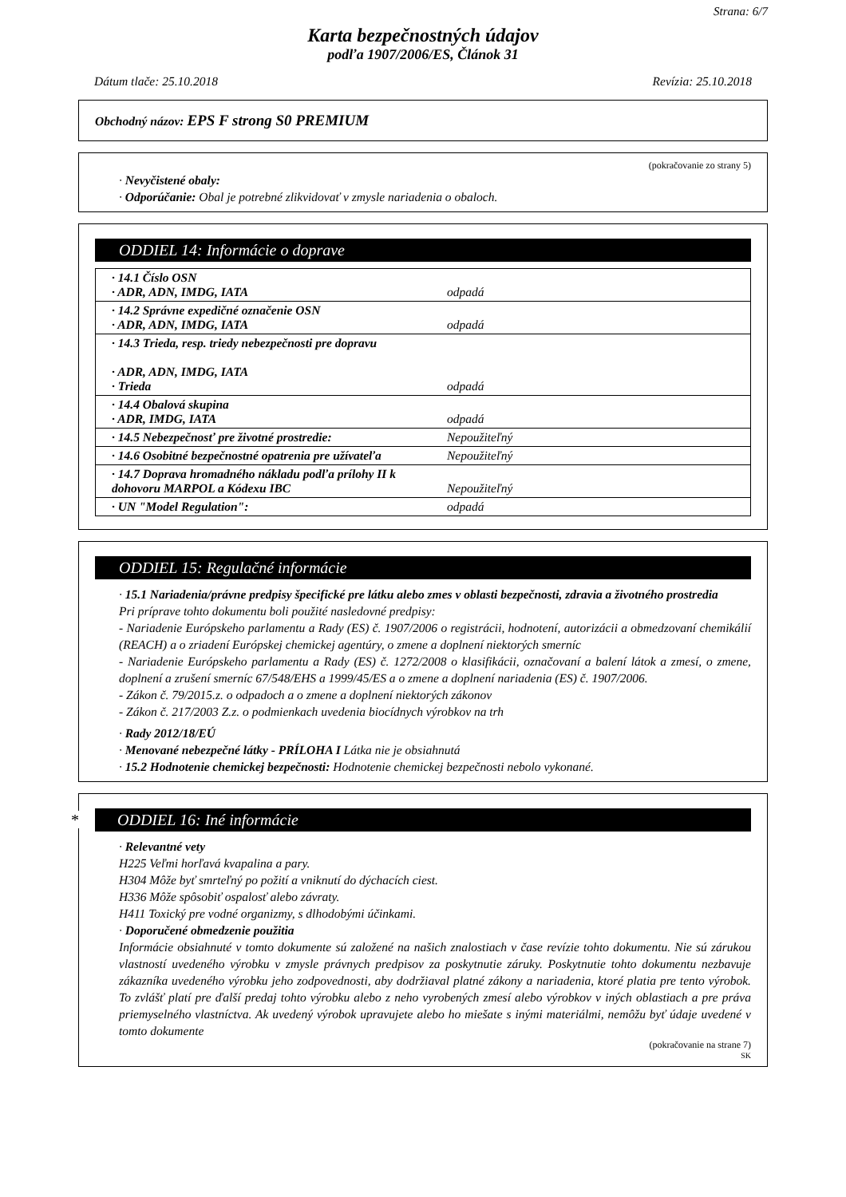Strana: 6/7
Karta bezpečnostných údajov
podľa 1907/2006/ES, Článok 31
Dátum tlače: 25.10.2018 Revízia: 25.10.2018
Obchodný názov: EPS F strong S0 PREMIUM
(pokračovanie zo strany 5)
· Nevyčistené obaly:
· Odporúčanie: Obal je potrebné zlikvidovať v zmysle nariadenia o obaloch.
ODDIEL 14: Informácie o doprave
| · 14.1 Číslo OSN · ADR, ADN, IMDG, IATA | odpadá |
| · 14.2 Správne expedičné označenie OSN · ADR, ADN, IMDG, IATA | odpadá |
| · 14.3 Trieda, resp. triedy nebezpečnosti pre dopravu · ADR, ADN, IMDG, IATA · Trieda | odpadá |
| · 14.4 Obalová skupina · ADR, IMDG, IATA | odpadá |
| · 14.5 Nebezpečnosť pre životné prostredie: | Nepoužiteľný |
| · 14.6 Osobitné bezpečnostné opatrenia pre užívateľa | Nepoužiteľný |
| · 14.7 Doprava hromadného nákladu podľa prílohy II k dohovoru MARPOL a Kódexu IBC | Nepoužiteľný |
| · UN "Model Regulation": | odpadá |
ODDIEL 15: Regulačné informácie
· 15.1 Nariadenia/právne predpisy špecifické pre látku alebo zmes v oblasti bezpečnosti, zdravia a životného prostredia
Pri príprave tohto dokumentu boli použité nasledovné predpisy:
- Nariadenie Európskeho parlamentu a Rady (ES) č. 1907/2006 o registrácii, hodnotení, autorizácii a obmedzovaní chemikálií (REACH) a o zriadení Európskej chemickej agentúry, o zmene a doplnení niektorých smerníc
- Nariadenie Európskeho parlamentu a Rady (ES) č. 1272/2008 o klasifikácii, označovaní a balení látok a zmesí, o zmene, doplnení a zrušení smerníc 67/548/EHS a 1999/45/ES a o zmene a doplnení nariadenia (ES) č. 1907/2006.
- Zákon č. 79/2015.z. o odpadoch a o zmene a doplnení niektorých zákonov
- Zákon č. 217/2003 Z.z. o podmienkach uvedenia biocídnych výrobkov na trh
· Rady 2012/18/EÚ
· Menované nebezpečné látky - PRÍLOHA I Látka nie je obsiahnutá
· 15.2 Hodnotenie chemickej bezpečnosti: Hodnotenie chemickej bezpečnosti nebolo vykonané.
* ODDIEL 16: Iné informácie
· Relevantné vety
H225 Veľmi horľavá kvapalina a pary.
H304 Môže byť smrteľný po požití a vniknutí do dýchacích ciest.
H336 Môže spôsobiť ospalosť alebo závraty.
H411 Toxický pre vodné organizmy, s dlhodobými účinkami.
· Doporučené obmedzenie použitia
Informácie obsiahnuté v tomto dokumente sú založené na našich znalostiach v čase revízie tohto dokumentu. Nie sú zárukou vlastností uvedeného výrobku v zmysle právnych predpisov za poskytnutie záruky. Poskytnutie tohto dokumentu nezbavuje zákazníka uvedeného výrobku jeho zodpovednosti, aby dodržiaval platné zákony a nariadenia, ktoré platia pre tento výrobok. To zvlášť platí pre ďalší predaj tohto výrobku alebo z neho vyrobených zmesí alebo výrobkov v iných oblastiach a pre práva priemyselného vlastníctva. Ak uvedený výrobok upravujete alebo ho miešate s inými materiálmi, nemôžu byť údaje uvedené v tomto dokumente
(pokračovanie na strane 7)
SK